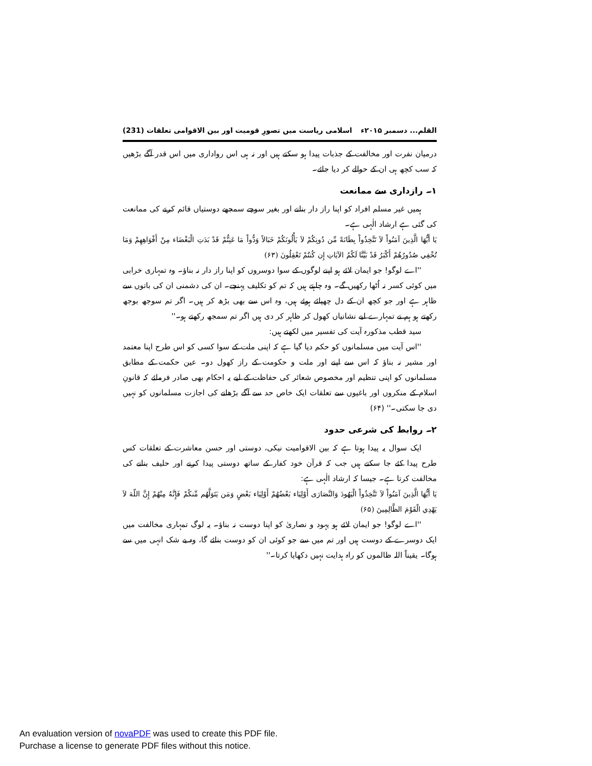القلم... دسمبر ۲۰۱۵ء اسلامی ریاست میں تصورِ قومیت اور بین الاقوامی تعلقات (231)
درمیان نفرت اور مخالفت کے جذبات پیدا ہو سکتے ہیں اور نہ ہی اس رواداری میں اس قدر آگے بڑھیں کہ سب کچھ ہی ان کے حوالے کر دیا جائے۔
۱۔ رازداری سے ممانعت
ہمیں غیر مسلم افراد کو اپنا راز دار بنانے اور بغیر سوچے سمجھے دوستیاں قائم کرنے کی ممانعت کی گئی ہے ارشاد الٰہی ہے۔
يَا أَيُّهَا الَّذِينَ آمَنُواْ لاَ تَتَّخِذُواْ بِطَانَةً مِّن دُونِكُمْ لاَ يَأْلُونَكُمْ خَبَالاً وَدُّواْ مَا عَنِتُّمْ قَدْ بَدَتِ الْبَغْضَاء مِنْ أَفْوَاهِهِمْ وَمَا تُخْفِي صُدُورُهُمْ أَكْبَرُ قَدْ بَيَّنَّا لَكُمُ الآيَاتِ إِن كُنتُمْ تَعْقِلُونَ (۶۳)
''اے لوگو! جو ایمان لائے ہو اپنے لوگوں کے سوا دوسروں کو اپنا راز دار نہ بناؤ۔ وہ تمہاری خرابی میں کوئی کسر نہ اُٹھا رکھیں گے۔ وہ چاہتے ہیں کہ تم کو تکلیف پہنچے۔ ان کی دشمنی ان کی باتوں سے ظاہر ہے اور جو کچھ ان کے دل چھپائے ہوئے ہیں، وہ اس سے بھی بڑھ کر ہیں۔ اگر تم سوجھ بوجھ رکھتے ہو ہم نے تمہارے لیے نشانیاں کھول کر ظاہر کر دی ہیں اگر تم سمجھ رکھتے ہو۔''
سید قطب مذکورہ آیت کی تفسیر میں لکھتے ہیں:
''اس آیت میں مسلمانوں کو حکم دیا گیا ہے کہ اپنی ملت کے سوا کسی کو اس طرح اپنا معتمد اور مشیر نہ بناؤ کہ اس سے اپنے اور ملت و حکومت کے راز کھول دو۔ عین حکمت کے مطابق مسلمانوں کو اپنی تنظیم اور مخصوص شعائر کی حفاظت کے لیے یہ احکام بھی صادر فرمائے کہ قانونِ اسلام کے منکروں اور باغیوں سے تعلقات ایک خاص حد سے آگے بڑھانے کی اجازت مسلمانوں کو نہیں دی جا سکتی۔'' (۶۴)
۲۔ روابط کی شرعی حدود
ایک سوال یہ پیدا ہوتا ہے کہ بین الاقوامیت نیکی، دوستی اور حسن معاشرت کے تعلقات کس طرح پیدا کئے جا سکتے ہیں جب کہ قرآن خود کفار کے ساتھ دوستی پیدا کرنے اور حلیف بنانے کی مخالفت کرتا ہے۔ جیسا کہ ارشاد الٰہی ہے:
يَا أَيُّهَا الَّذِينَ آمَنُواْ لاَ تَتَّخِذُواْ الْيَهُودَ وَالنَّصَارَى أَوْلِيَاء بَعْضُهُمْ أَوْلِيَاء بَعْضٍ وَمَن يَتَوَلَّهُم مِّنكُمْ فَإِنَّهُ مِنْهُمْ إِنَّ اللّهَ لاَ يَهْدِي الْقَوْمَ الظَّالِمِينَ (۶۵)
''اے لوگو! جو ایمان لائے ہو یہود و نصاریٰ کو اپنا دوست نہ بناؤ۔ یہ لوگ تمہاری مخالفت میں ایک دوسرے کے دوست ہیں اور تم میں سے جو کوئی ان کو دوست بنائے گا، وہ بے شک انہی میں سے ہوگا۔ یقیناً اللہ ظالموں کو راہ ہدایت نہیں دکھایا کرتا۔''
An evaluation version of novaPDF was used to create this PDF file.
Purchase a license to generate PDF files without this notice.